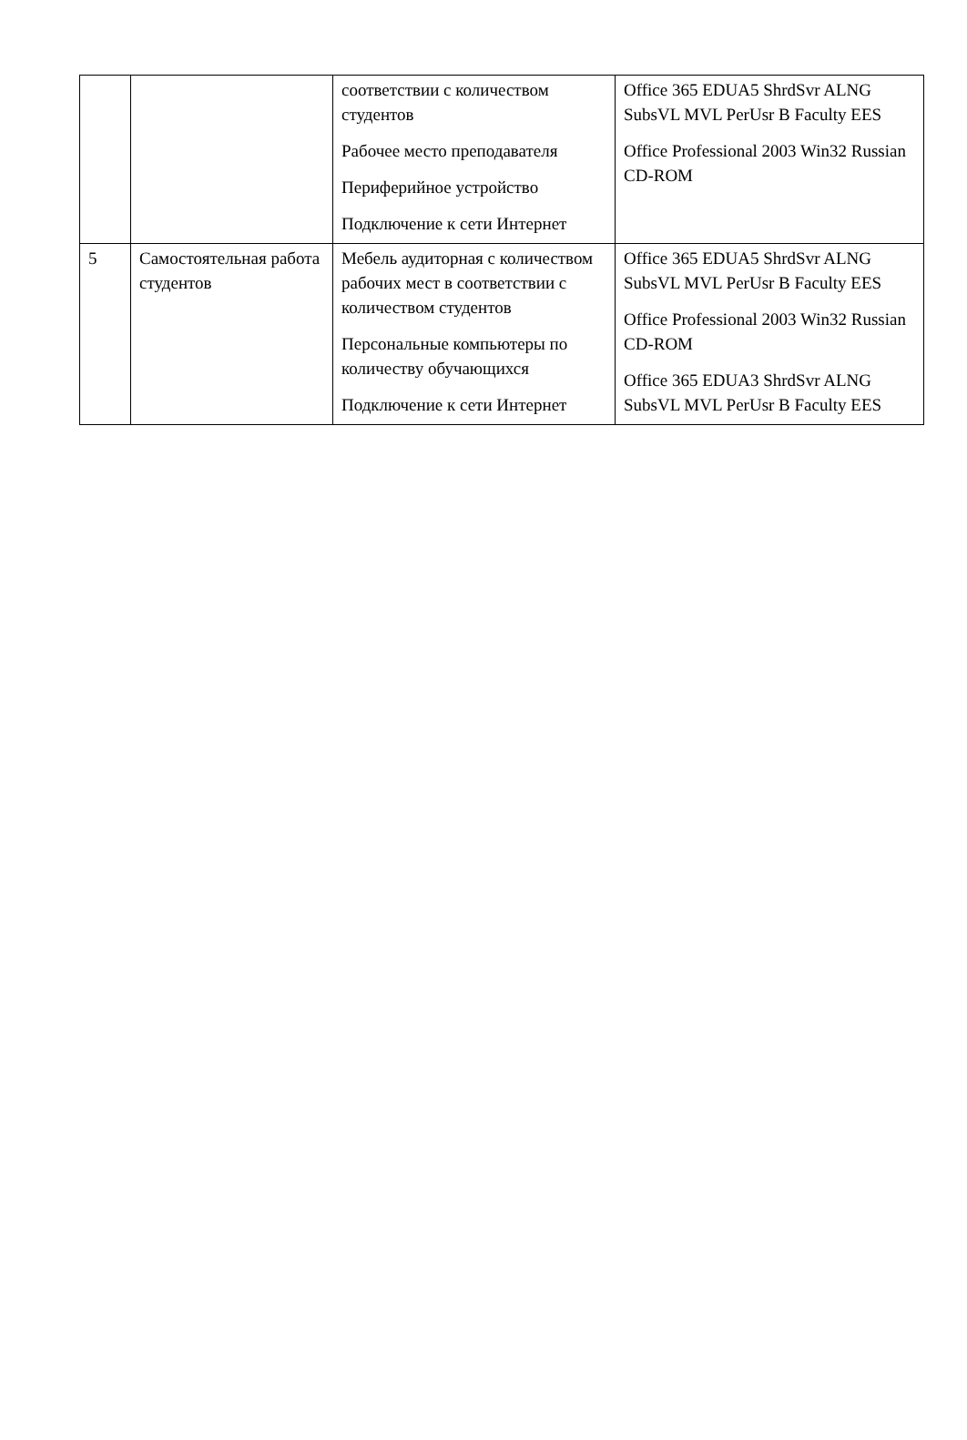| | | соответствии с количеством студентов Рабочее место преподавателя Периферийное устройство Подключение к сети Интернет | Office 365 EDUA5 ShrdSvr ALNG SubsVL MVL PerUsr B Faculty EES Office Professional 2003 Win32 Russian CD-ROM |
| 5 | Самостоятельная работа студентов | Мебель аудиторная с количеством рабочих мест в соответствии с количеством студентов Персональные компьютеры по количеству обучающихся Подключение к сети Интернет | Office 365 EDUA5 ShrdSvr ALNG SubsVL MVL PerUsr B Faculty EES Office Professional 2003 Win32 Russian CD-ROM Office 365 EDUA3 ShrdSvr ALNG SubsVL MVL PerUsr B Faculty EES |